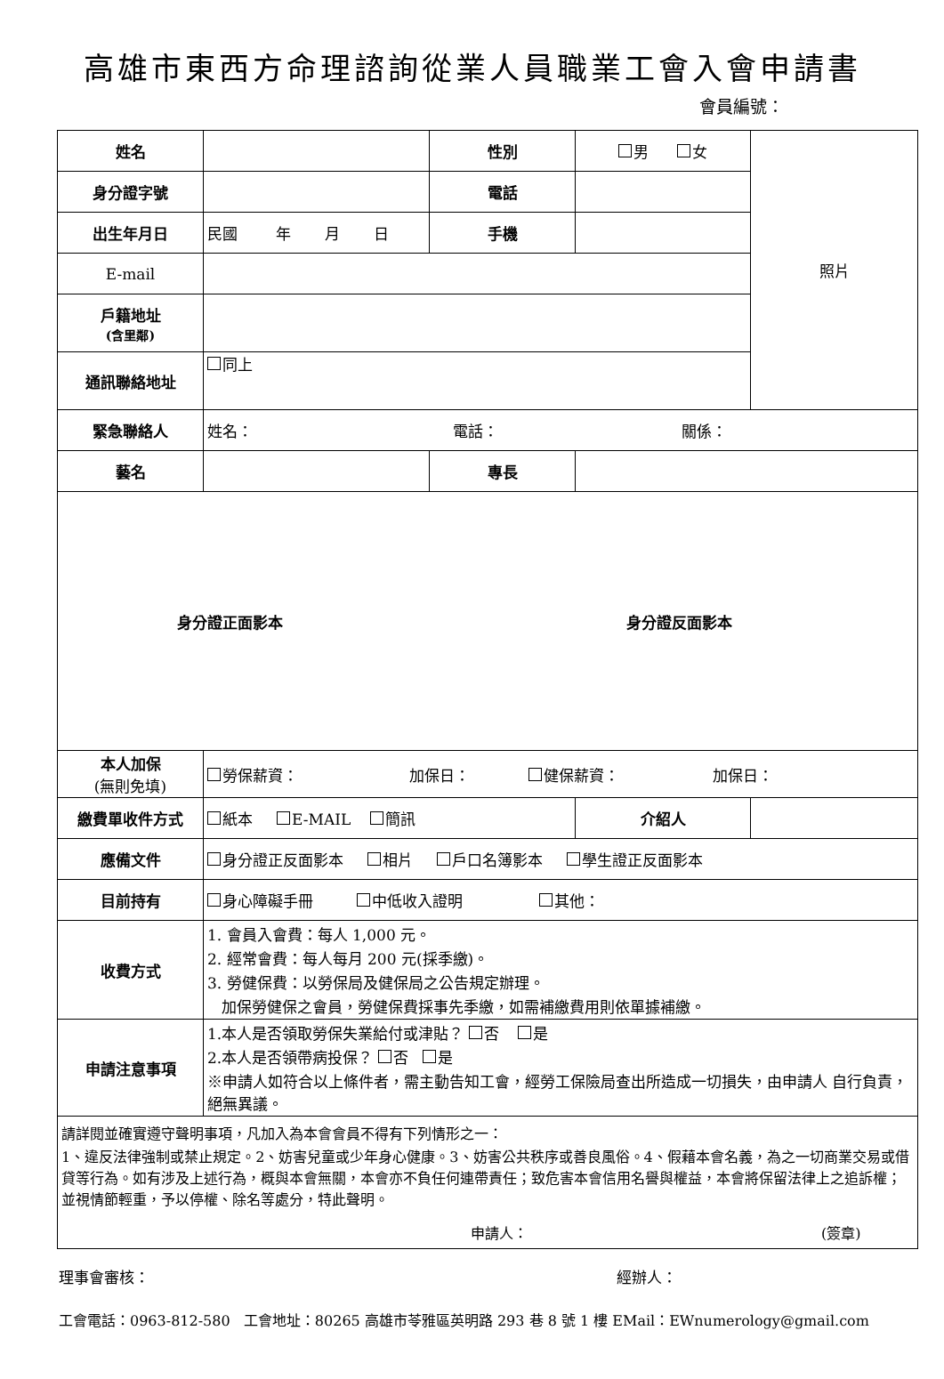高雄市東西方命理諮詢從業人員職業工會入會申請書
會員編號：
| 姓名 | | 性別 | 男 女 | 照片 |
| 身分證字號 | | 電話 | | |
| 出生年月日 | 民國 年 月 日 | 手機 | | |
| E-mail | | | | |
| 戶籍地址 (含里鄰) | | | | |
| 通訊聯絡地址 | 同上 | | | |
| 緊急聯絡人 | 姓名： 電話： 關係： | | | |
| 藝名 | | 專長 | | |
| 身分證正面影本 身分證反面影本 | | | | |
| 本人加保 (無則免填) | 勞保薪資： 加保日： 健保薪資： 加保日： | | | |
| 繳費單收件方式 | 紙本 E-MAIL 簡訊 | | 介紹人 | |
| 應備文件 | 身分證正反面影本 相片 戶口名簿影本 學生證正反面影本 | | | |
| 目前持有 | 身心障礙手冊 中低收入證明 其他： | | | |
| 收費方式 | 1. 會員入會費：每人 1,000 元。 2. 經常會費：每人每月 200 元(採季繳)。 3. 勞健保費：以勞保局及健保局之公告規定辦理。 加保勞健保之會員，勞健保費採事先季繳，如需補繳費用則依單據補繳。 | | | |
| 申請注意事項 | 1.本人是否領取勞保失業給付或津貼？ 否 是 2.本人是否領帶病投保？ 否 是 ※申請人如符合以上條件者，需主動告知工會，經勞工保險局查出所造成一切損失，由申請人 自行負責，絕無異議。 | | | |
| 請詳閱並確實遵守聲明事項，凡加入為本會會員不得有下列情形之一： 1、違反法律強制或禁止規定。2、妨害兒童或少年身心健康。3、妨害公共秩序或善良風俗。4、假藉本會名義，為之一切商業交易或借貸等行為。如有涉及上述行為，概與本會無關，本會亦不負任何連帶責任；致危害本會信用名譽與權益，本會將保留法律上之追訴權；並視情節輕重，予以停權、除名等處分，特此聲明。 申請人： (簽章) | | | | |
理事會審核： 經辦人：
工會電話：0963-812-580 工會地址：80265 高雄市苓雅區英明路 293 巷 8 號 1 樓 EMail：EWnumerology@gmail.com